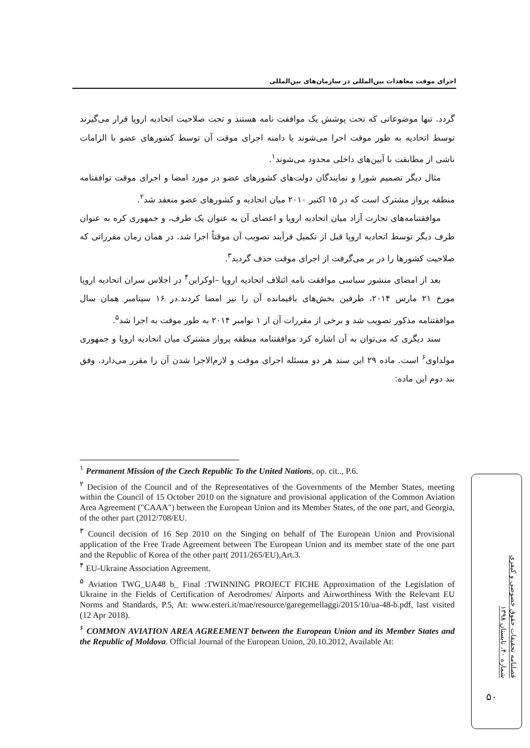اجرای موقت معاهدات بین‌المللی در سازمان‌های بین‌المللی
گردد. تنها موضوعاتی که تحت پوشش یک موافقت نامه هستند و تحت صلاحیت اتحادیه اروپا قرار می‌گیرند توسط اتحادیه به طور موقت اجرا می‌شوند یا دامنه اجرای موقت آن توسط کشورهای عضو با الزامات ناشی از مطابقت با آیین‌های داخلی محدود می‌شوند<sup>۱</sup>.
مثال دیگر تصمیم شورا و نمایندگان دولت‌های کشورهای عضو در مورد امضا و اجرای موقت توافقنامه منطقه پرواز مشترک است که در ۱۵ اکتبر ۲۰۱۰ میان اتحادیه و کشورهای عضو منعقد شد<sup>۲</sup>.
موافقتنامه‌های تجارت آزاد میان اتحادیه اروپا و اعضای آن به عنوان یک طرف، و جمهوری کره به عنوان طرف دیگر توسط اتحادیه اروپا قبل از تکمیل فرآیند تصویب آن موقتاً اجرا شد. در همان زمان مقرراتی که صلاحیت کشورها را در بر می‌گرفت از اجرای موقت حذف گردید<sup>۳</sup>.
بعد از امضای منشور سیاسی موافقت نامه ائتلاف اتحادیه اروپا –اوکراین<sup>۴</sup> در اجلاس سران اتحادیه اروپا مورخ ۲۱ مارس ۲۰۱۴، طرفین بخش‌های باقیمانده آن را نیز امضا کردند.در ۱۶ سپتامبر همان سال موافقتنامه مذکور تصویب شد و برخی از مقررات آن از ۱ نوامبر ۲۰۱۴ به طور موقت به اجرا شد<sup>۵</sup>.
سند دیگری که می‌توان به آن اشاره کرد موافقتنامه منطقه پرواز مشترک میان اتحادیه اروپا و جمهوری مولداوی<sup>۶</sup> است. ماده ۲۹ این سند هر دو مسئله اجرای موقت و لازم‌الاجرا شدن آن را مقرر می‌دارد. وفق بند دوم این ماده:
<sup>۱</sup> Permanent Mission of the Czech Republic To the United Nations, op. cit.., P.6.
<sup>۲</sup> Decision of the Council and of the Representatives of the Governments of the Member States, meeting within the Council of 15 October 2010 on the signature and provisional application of the Common Aviation Area Agreement ("CAAA") between the European Union and its Member States, of the one part, and Georgia, of the other part (2012/708/EU.
<sup>۳</sup> Council decision of 16 Sep 2010 on the Singing on behalf of The European Union and Provisional application of the Free Trade Agreement between The European Union and its member state of the one part and the Republic of Korea of the other part( 2011/265/EU),Art.3.
<sup>۴</sup> EU-Ukraine Association Agreement.
<sup>۵</sup> Aviation TWG_UA48 b_ Final :TWINNING PROJECT FICHE Approximation of the Legislation of Ukraine in the Fields of Certification of Aerodromes/ Airports and Airworthiness With the Relevant EU Norms and Standards, P.5, At: www.esteri.it/mae/resource/garegemellaggi/2015/10/ua-48-b.pdf, last visited (12 Apr 2018).
<sup>۶</sup> COMMON AVIATION AREA AGREEMENT between the European Union and its Member States and the Republic of Moldova. Official Journal of the European Union, 20.10.2012, Available At:
فصلنامه تحقیقات حقوق خصوصی و کیفری
شماره ۴۰، تابستان ۱۳۹۸
۵۰